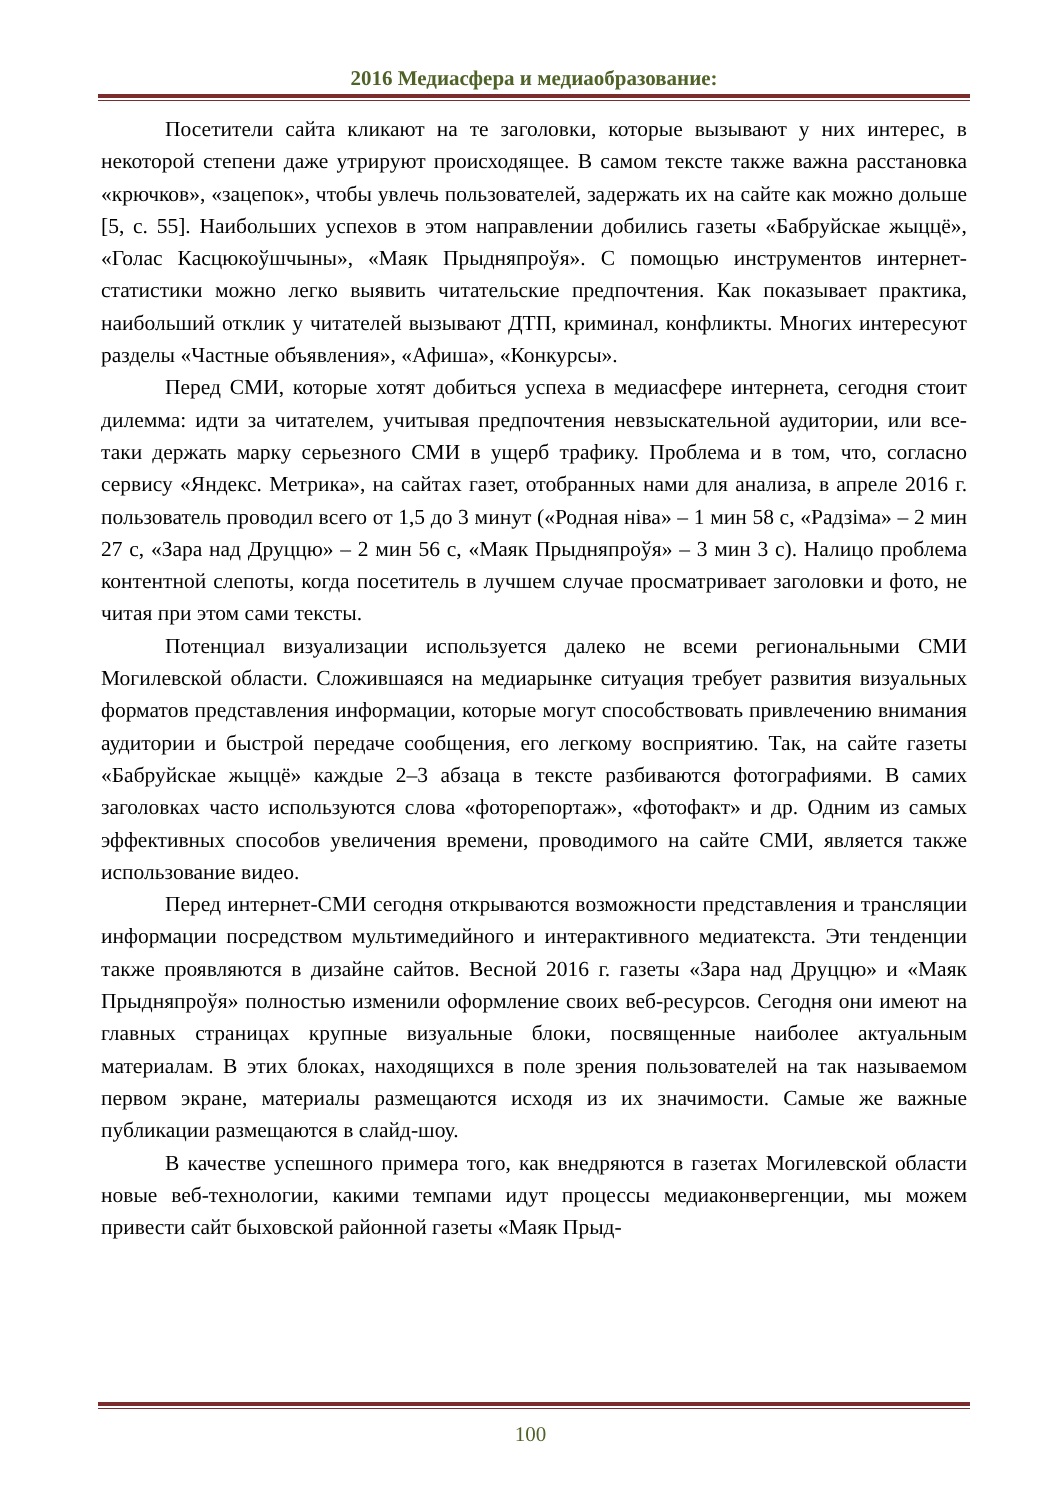2016 Медиасфера и медиаобразование:
Посетители сайта кликают на те заголовки, которые вызывают у них интерес, в некоторой степени даже утрируют происходящее. В самом тексте также важна расстановка «крючков», «зацепок», чтобы увлечь пользователей, задержать их на сайте как можно дольше [5, с. 55]. Наибольших успехов в этом направлении добились газеты «Бабруйскае жыццё», «Голас Касцюкоўшчыны», «Маяк Прыдняпроўя». С помощью инструментов интернет-статистики можно легко выявить читательские предпочтения. Как показывает практика, наибольший отклик у читателей вызывают ДТП, криминал, конфликты. Многих интересуют разделы «Частные объявления», «Афиша», «Конкурсы».
Перед СМИ, которые хотят добиться успеха в медиасфере интернета, сегодня стоит дилемма: идти за читателем, учитывая предпочтения невзыскательной аудитории, или все-таки держать марку серьезного СМИ в ущерб трафику. Проблема и в том, что, согласно сервису «Яндекс. Метрика», на сайтах газет, отобранных нами для анализа, в апреле 2016 г. пользователь проводил всего от 1,5 до 3 минут («Родная ніва» – 1 мин 58 с, «Радзіма» – 2 мин 27 с, «Зара над Друццю» – 2 мин 56 с, «Маяк Прыдняпроўя» – 3 мин 3 с). Налицо проблема контентной слепоты, когда посетитель в лучшем случае просматривает заголовки и фото, не читая при этом сами тексты.
Потенциал визуализации используется далеко не всеми региональными СМИ Могилевской области. Сложившаяся на медиарынке ситуация требует развития визуальных форматов представления информации, которые могут способствовать привлечению внимания аудитории и быстрой передаче сообщения, его легкому восприятию. Так, на сайте газеты «Бабруйскае жыццё» каждые 2–3 абзаца в тексте разбиваются фотографиями. В самих заголовках часто используются слова «фоторепортаж», «фотофакт» и др. Одним из самых эффективных способов увеличения времени, проводимого на сайте СМИ, является также использование видео.
Перед интернет-СМИ сегодня открываются возможности представления и трансляции информации посредством мультимедийного и интерактивного медиатекста. Эти тенденции также проявляются в дизайне сайтов. Весной 2016 г. газеты «Зара над Друццю» и «Маяк Прыдняпроўя» полностью изменили оформление своих веб-ресурсов. Сегодня они имеют на главных страницах крупные визуальные блоки, посвященные наиболее актуальным материалам. В этих блоках, находящихся в поле зрения пользователей на так называемом первом экране, материалы размещаются исходя из их значимости. Самые же важные публикации размещаются в слайд-шоу.
В качестве успешного примера того, как внедряются в газетах Могилевской области новые веб-технологии, какими темпами идут процессы медиаконвергенции, мы можем привести сайт быховской районной газеты «Маяк Прыд-
100